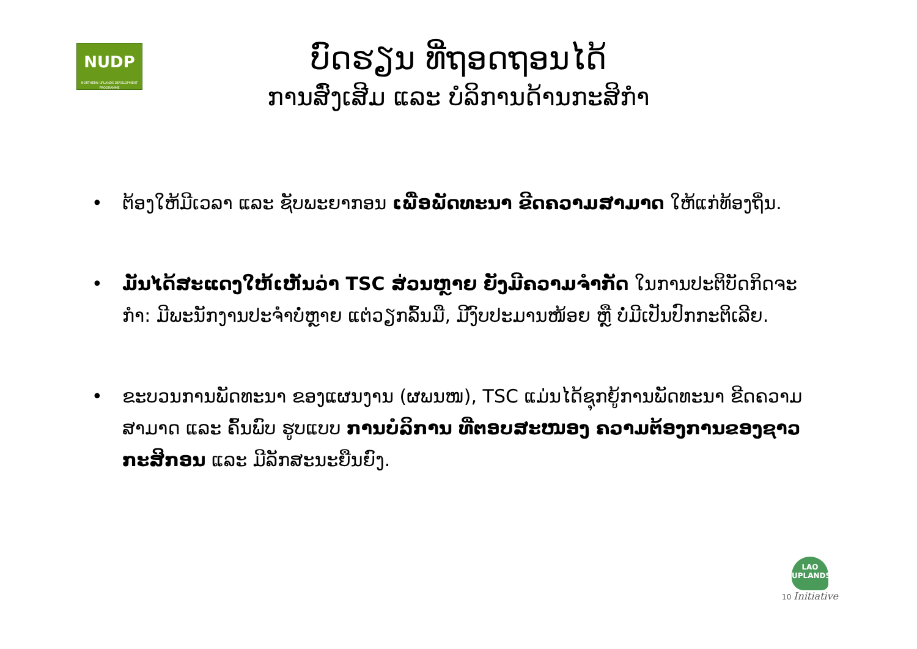NUDP
NORTHERN UPLANDS DEVELOPMENT PROGRAMME
ບົດຮຽນ ທີ່ຖອດຖອນໄດ້
ການສົ່ງເສີມ ແລະ ບໍລິການດ້ານກະສິກໍາ
• ຕ້ອງໃຫ້ມີເວລາ ແລະ ຊັບພະຍາກອນ ເພື່ອພັດທະນາ ຂີດຄວາມສາມາດ ໃຫ້ແກ່ທ້ອງຖິ່ນ.
• ມັນໄດ້ສະແດງໃຫ້ເຫັນວ່າ TSC ສ່ວນຫຼາຍ ຍັງມີຄວາມຈໍາກັດ ໃນການປະຕິບັດກິດຈະກໍາ: ມີພະນັກງານປະຈໍາບໍ່ຫຼາຍ ແຕ່ວຽກລົ້ນມື, ມີງົບປະມານໜ້ອຍ ຫຼື ບໍ່ມີເປັນປົກກະຕິເລີຍ.
• ຂະບວນການພັດທະນາ ຂອງແຜນງານ (ຜພນໜ), TSC ແມ່ນໄດ້ຊຸກຍູ້ການພັດທະນາ ຂີດຄວາມສາມາດ ແລະ ຄົ້ນພົບ ຮູບແບບ ການບໍລິການ ທີ່ຕອບສະໜອງ ຄວາມຕ້ອງການຂອງຊາວກະສິກອນ ແລະ ມີລັກສະນະຍືນຍົງ.
LAO UPLANDS
10 Initiative